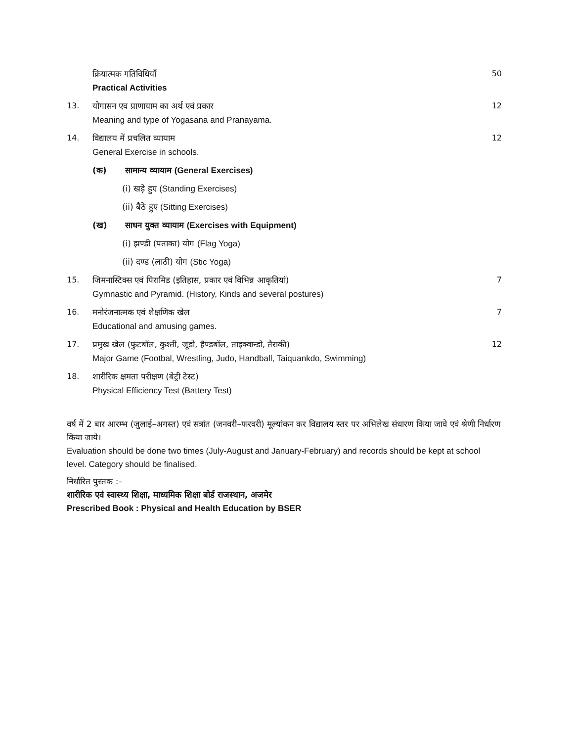क्रियात्मक गतिविधियाँ
Practical Activities
50
13. योगासन एव प्राणायाम का अर्थ एवं प्रकार
Meaning and type of Yogasana and Pranayama.
12
14. विद्यालय में प्रचलित व्यायाम
General Exercise in schools.
12
(क) सामान्य व्यायाम (General Exercises)
(i) खड़े हुए (Standing Exercises)
(ii) बैठे हुए (Sitting Exercises)
(ख) साधन युक्त व्यायाम (Exercises with Equipment)
(i) झण्डी (पताका) योग (Flag Yoga)
(ii) दण्ड (लाठी) योग (Stic Yoga)
15. जिमनास्टिक्स एवं पिरामिड (इतिहास, प्रकार एवं विभिन्न आकृतियां)
Gymnastic and Pyramid. (History, Kinds and several postures)
7
16. मनोरंजनात्मक एवं शैक्षणिक खेल
Educational and amusing games.
7
17. प्रमुख खेल (फुटबॉल, कुश्ती, जूडो, हैण्डबॉल, ताइक्वान्डो, तैराकी)
Major Game (Footbal, Wrestling, Judo, Handball, Taiquankdo, Swimming)
12
18. शारीरिक क्षमता परीक्षण (बेट्री टेस्ट)
Physical Efficiency Test (Battery Test)
वर्ष में 2 बार आरम्भ (जुलाई–अगस्त) एवं सत्रांत (जनवरी–फरवरी) मूल्यांकन कर विद्यालय स्तर पर अभिलेख संधारण किया जावे एवं श्रेणी निर्धारण किया जाये।
Evaluation should be done two times (July-August and January-February) and records should be kept at school level. Category should be finalised.
निर्धारित पुस्तक :–
शारीरिक एवं स्वास्थ्य शिक्षा, माध्यमिक शिक्षा बोर्ड राजस्थान, अजमेर
Prescribed Book : Physical and Health Education by BSER